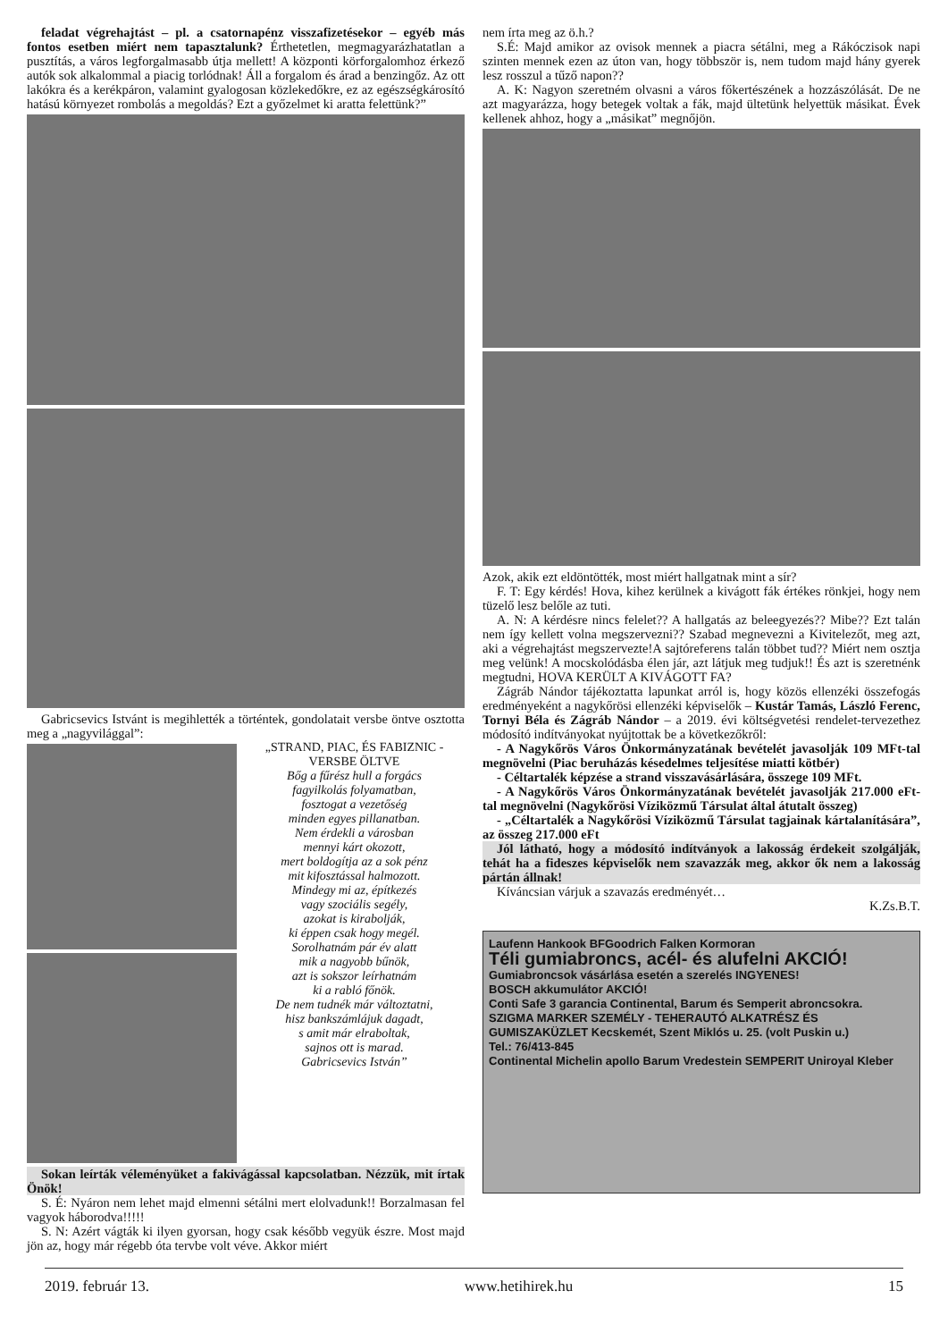feladat végrehajtást – pl. a csatornapénz visszafizetésekor – egyéb más fontos esetben miért nem tapasztalunk? Érthetetlen, megmagyarázhatatlan a pusztítás, a város legforgalmasabb útja mellett! A központi körforgalomhoz érkező autók sok alkalommal a piacig torlódnak! Áll a forgalom és árad a benzingőz. Az ott lakókra és a kerékpáron, valamint gyalogosan közlekedőkre, ez az egészségkárosító hatású környezet rombolás a megoldás? Ezt a győzelmet ki aratta felettünk?”
Gabricsevics Istvánt is megihlették a történtek, gondolatait versbe öntve osztotta meg a „nagyvilággal”:
„STRAND, PIAC, ÉS FABIZNIC - VERSBE ÖLTVE
Bőg a fűrész hull a forgács
fagyilkolás folyamatban,
fosztogat a vezetőség
minden egyes pillanatban.
Nem érdekli a városban
mennyi kárt okozott,
mert boldogítja az a sok pénz
mit kifosztással halmozott.
Mindegy mi az, építkezés
vagy szociális segély,
azokat is kirabolják,
ki éppen csak hogy megél.
Sorolhatnám pár év alatt
mik a nagyobb bűnök,
azt is sokszor leírhatnám
ki a rabló főnök.
De nem tudnék már változtatni,
hisz bankszámlájuk dagadt,
s amit már elraboltak,
sajnos ott is marad.
Gabricsevics István”
Sokan leírták véleményüket a fakivágással kapcsolatban. Nézzük, mit írtak Önök!
S. É: Nyáron nem lehet majd elmenni sétálni mert elolvadunk!! Borzalmasan fel vagyok háborodva!!!!!
S. N: Azért vágták ki ilyen gyorsan, hogy csak később vegyük észre. Most majd jön az, hogy már régebb óta tervbe volt véve. Akkor miért
nem írta meg az ö.h.?
S.É: Majd amikor az ovisok mennek a piacra sétálni, meg a Rákóczisok napi szinten mennek ezen az úton van, hogy többször is, nem tudom majd hány gyerek lesz rosszul a tűző napon??
A. K: Nagyon szeretném olvasni a város főkertészének a hozzászólását. De ne azt magyarázza, hogy betegek voltak a fák, majd ültetünk helyettük másikat. Évek kellenek ahhoz, hogy a „másikat” megnőjön.
Azok, akik ezt eldöntötték, most miért hallgatnak mint a sír?
F. T: Egy kérdés! Hova, kihez kerülnek a kivágott fák értékes rönkjei, hogy nem tüzelő lesz belőle az tuti.
A. N: A kérdésre nincs felelet?? A hallgatás az beleegyezés?? Mibe?? Ezt talán nem így kellett volna megszervezni?? Szabad megnevezni a Kivitelezőt, meg azt, aki a végrehajtást megszervezte!A sajtóreferens talán többet tud?? Miért nem osztja meg velünk! A mocskolódásba élen jár, azt látjuk meg tudjuk!! És azt is szeretnénk megtudni, HOVA KERÜLT A KIVÁGOTT FA?
Zágráb Nándor tájékoztatta lapunkat arról is, hogy közös ellenzéki összefogás eredményeként a nagykőrösi ellenzéki képviselők – Kustár Tamás, László Ferenc, Tornyi Béla és Zágráb Nándor – a 2019. évi költségvetési rendelet-tervezethez módosító indítványokat nyújtottak be a következőkről:
- A Nagykőrös Város Önkormányzatának bevételét javasolják 109 MFt-tal megnövelni (Piac beruházás késedelmes teljesítése miatti kötbér)
- Céltartalék képzése a strand visszavásárlására, összege 109 MFt.
- A Nagykőrös Város Önkormányzatának bevételét javasolják 217.000 eFt-tal megnövelni (Nagykőrösi Víziközmű Társulat által átutalt összeg)
- „Céltartalék a Nagykőrösi Víziközmű Társulat tagjainak kártalanítására”, az összeg 217.000 eFt
Jól látható, hogy a módosító indítványok a lakosság érdekeit szolgálják, tehát ha a fideszes képviselők nem szavazzák meg, akkor ők nem a lakosság pártán állnak!
Kíváncsian várjuk a szavazás eredményét…
K.Zs.B.T.
Laufenn Hankook BFGoodrich Falken Kormoran
Téli gumiabroncs, acél- és alufelni AKCIÓ!
Gumiabroncsok vásárlása esetén a szerelés INGYENES!
BOSCH akkumulátor AKCIÓ!
Conti Safe 3 garancia Continental, Barum és Semperit abroncsokra.
SZIGMA MARKER SZEMÉLY - TEHERAUTÓ ALKATRÉSZ ÉS GUMISZAKÜZLET Kecskemét, Szent Miklós u. 25. (volt Puskin u.)
Tel.: 76/413-845
Continental Michelin apollo Barum Vredestein SEMPERIT Uniroyal Kleber
2019. február 13. www.hetihirek.hu 15